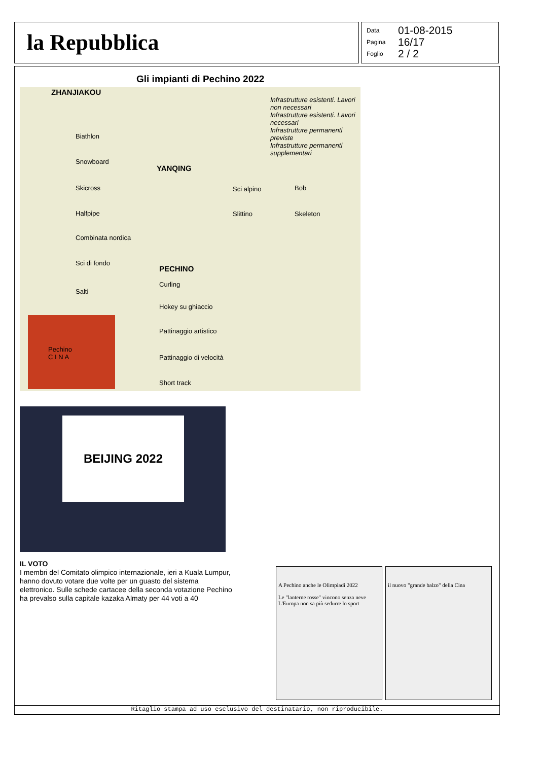la Repubblica
Data 01-08-2015
Pagina 16/17
Foglio 2 / 2
Gli impianti di Pechino 2022
ZHANJIAKOU
Infrastrutture esistenti. Lavori non necessari
Infrastrutture esistenti. Lavori necessari
Infrastrutture permanenti previste
Infrastrutture permanenti supplementari
Biathlon
Snowboard
Skicross
Halfpipe
Combinata nordica
Sci di fondo
Salti
YANQING
Sci alpino
Slittino
Bob
Skeleton
PECHINO
Curling
Hokey su ghiaccio
Pattinaggio artistico
Pattinaggio di velocità
Short track
Pechino
C I N A
BEIJING 2022
IL VOTO
I membri del Comitato olimpico internazionale, ieri a Kuala Lumpur, hanno dovuto votare due volte per un guasto del sistema elettronico. Sulle schede cartacee della seconda votazione Pechino ha prevalso sulla capitale kazaka Almaty per 44 voti a 40
A Pechino anche le Olimpiadi 2022
Le "lanterne rosse" vincono senza neve L'Europa non sa più sedurre lo sport
il nuovo "grande balzo" della Cina
Ritaglio stampa ad uso esclusivo del destinatario, non riproducibile.